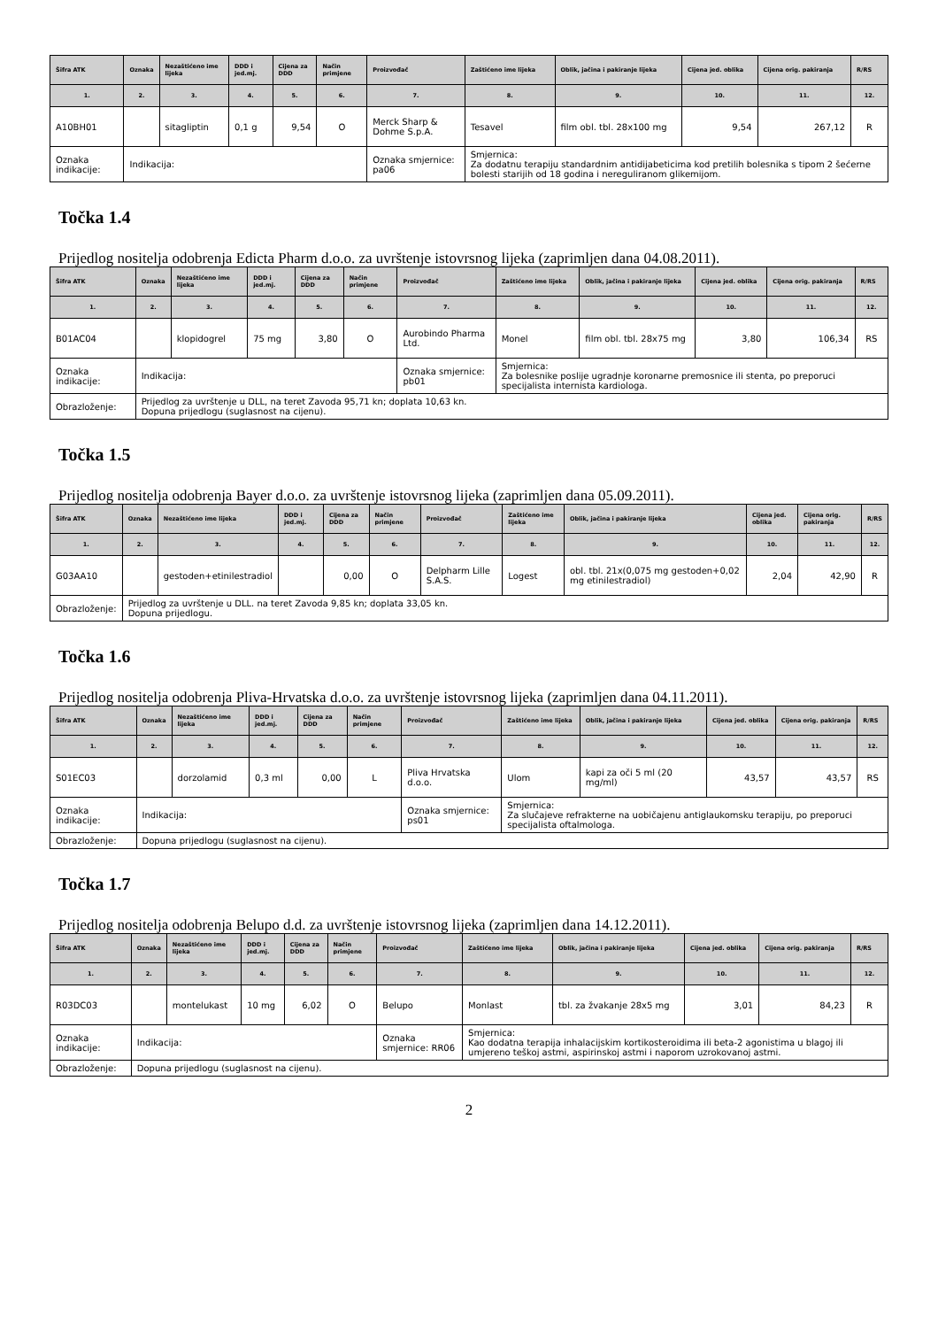| Šifra ATK | Oznaka | Nezaštićeno ime lijeka | DDD i jed.mj. | Cijena za DDD | Način primjene | Proizvođač | Zaštićeno ime lijeka | Oblik, jačina i pakiranje lijeka | Cijena jed. oblika | Cijena orig. pakiranja | R/RS |
| --- | --- | --- | --- | --- | --- | --- | --- | --- | --- | --- | --- |
| 1. | 2. | 3. | 4. | 5. | 6. | 7. | 8. | 9. | 10. | 11. | 12. |
| A10BH01 | | sitagliptin | 0,1 g | 9,54 | O | Merck Sharp & Dohme S.p.A. | Tesavel | film obl. tbl. 28x100 mg | 9,54 | 267,12 | R |
| Oznaka indikacije: | Indikacija: | | | | | Oznaka smjernice: pa06 | Smjernica: Za dodatnu terapiju standardnim antidijabeticima kod pretilih bolesnika s tipom 2 šećerne bolesti starijih od 18 godina i nereguliranom glikemijom. | | | | |
Točka 1.4
Prijedlog nositelja odobrenja Edicta Pharm d.o.o. za uvrštenje istovrsnog lijeka (zaprimljen dana 04.08.2011).
| Šifra ATK | Oznaka | Nezaštićeno ime lijeka | DDD i jed.mj. | Cijena za DDD | Način primjene | Proizvođač | Zaštićeno ime lijeka | Oblik, jačina i pakiranje lijeka | Cijena jed. oblika | Cijena orig. pakiranja | R/RS |
| --- | --- | --- | --- | --- | --- | --- | --- | --- | --- | --- | --- |
| 1. | 2. | 3. | 4. | 5. | 6. | 7. | 8. | 9. | 10. | 11. | 12. |
| B01AC04 | | klopidogrel | 75 mg | 3,80 | O | Aurobindo Pharma Ltd. | Monel | film obl. tbl. 28x75 mg | 3,80 | 106,34 | RS |
| Oznaka indikacije: | Indikacija: | | | | | Oznaka smjernice: pb01 | Smjernica: Za bolesnike poslije ugradnje koronarne premosnice ili stenta, po preporuci specijalista internista kardiologa. | | | | |
| Obrazloženje: | Prijedlog za uvrštenje u DLL, na teret Zavoda 95,71 kn; doplata 10,63 kn. Dopuna prijedlogu (suglasnost na cijenu). | | | | | | | | | | |
Točka 1.5
Prijedlog nositelja odobrenja Bayer d.o.o. za uvrštenje istovrsnog lijeka (zaprimljen dana 05.09.2011).
| Šifra ATK | Oznaka | Nezaštićeno ime lijeka | DDD i jed.mj. | Cijena za DDD | Način primjene | Proizvođač | Zaštićeno ime lijeka | Oblik, jačina i pakiranje lijeka | Cijena jed. oblika | Cijena orig. pakiranja | R/RS |
| --- | --- | --- | --- | --- | --- | --- | --- | --- | --- | --- | --- |
| 1. | 2. | 3. | 4. | 5. | 6. | 7. | 8. | 9. | 10. | 11. | 12. |
| G03AA10 | | gestoden+etinilestradiol | | 0,00 | O | Delpharm Lille S.A.S. | Logest | obl. tbl. 21x(0,075 mg gestoden+0,02 mg etinilestradiol) | 2,04 | 42,90 | R |
| Obrazloženje: | Prijedlog za uvrštenje u DLL. na teret Zavoda 9,85 kn; doplata 33,05 kn. Dopuna prijedlogu. | | | | | | | | | | |
Točka 1.6
Prijedlog nositelja odobrenja Pliva-Hrvatska d.o.o. za uvrštenje istovrsnog lijeka (zaprimljen dana 04.11.2011).
| Šifra ATK | Oznaka | Nezaštićeno ime lijeka | DDD i jed.mj. | Cijena za DDD | Način primjene | Proizvođač | Zaštićeno ime lijeka | Oblik, jačina i pakiranje lijeka | Cijena jed. oblika | Cijena orig. pakiranja | R/RS |
| --- | --- | --- | --- | --- | --- | --- | --- | --- | --- | --- | --- |
| 1. | 2. | 3. | 4. | 5. | 6. | 7. | 8. | 9. | 10. | 11. | 12. |
| S01EC03 | | dorzolamid | 0,3 ml | 0,00 | L | Pliva Hrvatska d.o.o. | Ulom | kapi za oči 5 ml (20 mg/ml) | 43,57 | 43,57 | RS |
| Oznaka indikacije: | Indikacija: | | | | | Oznaka smjernice: ps01 | Smjernica: Za slučajeve refrakterne na uobičajenu antiglaukomsku terapiju, po preporuci specijalista oftalmologa. | | | | |
| Obrazloženje: | Dopuna prijedlogu (suglasnost na cijenu). | | | | | | | | | | |
Točka 1.7
Prijedlog nositelja odobrenja Belupo d.d. za uvrštenje istovrsnog lijeka (zaprimljen dana 14.12.2011).
| Šifra ATK | Oznaka | Nezaštićeno ime lijeka | DDD i jed.mj. | Cijena za DDD | Način primjene | Proizvođač | Zaštićeno ime lijeka | Oblik, jačina i pakiranje lijeka | Cijena jed. oblika | Cijena orig. pakiranja | R/RS |
| --- | --- | --- | --- | --- | --- | --- | --- | --- | --- | --- | --- |
| 1. | 2. | 3. | 4. | 5. | 6. | 7. | 8. | 9. | 10. | 11. | 12. |
| R03DC03 | | montelukast | 10 mg | 6,02 | O | Belupo | Monlast | tbl. za žvakanje 28x5 mg | 3,01 | 84,23 | R |
| Oznaka indikacije: | Indikacija: | | | | | Oznaka smjernice: RR06 | Smjernica: Kao dodatna terapija inhalacijskim kortikosteroidima ili beta-2 agonistima u blagoj ili umjereno teškoj astmi, aspirinskoj astmi i naporom uzrokovanoj astmi. | | | | |
| Obrazloženje: | Dopuna prijedlogu (suglasnost na cijenu). | | | | | | | | | | |
2